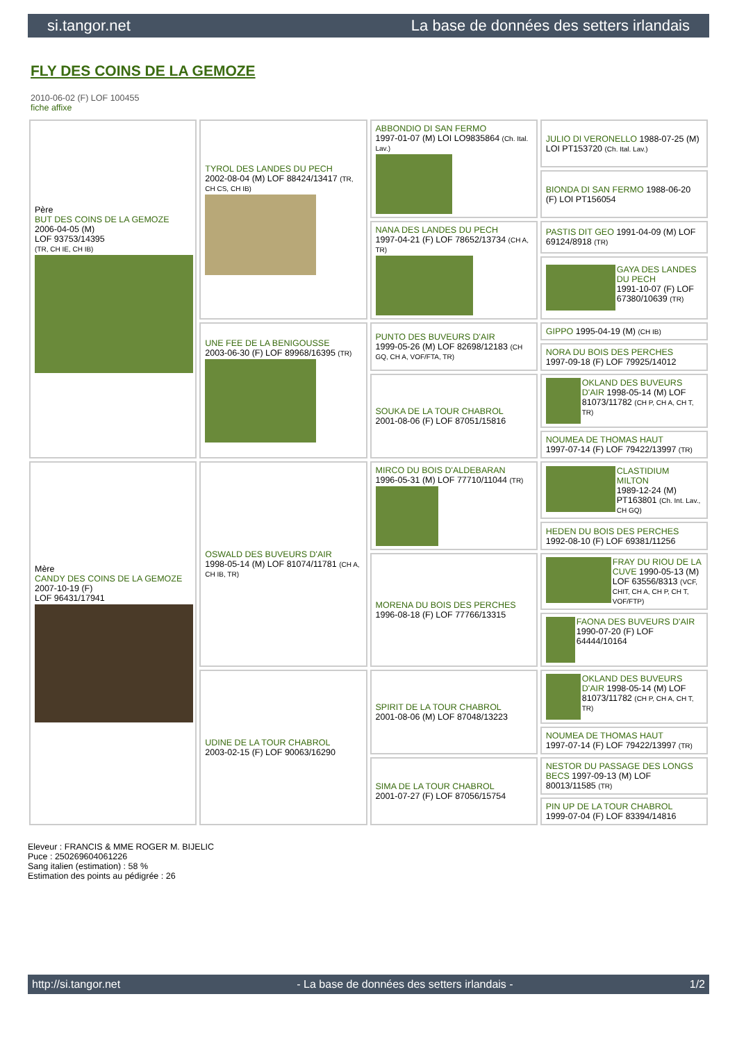si.tangor.net La base de données des setters irlandais
FLY DES COINS DE LA GEMOZE
2010-06-02 (F) LOF 100455
fiche affixe
| Père BUT DES COINS DE LA GEMOZE 2006-04-05 (M) LOF 93753/14395 (TR, CH IE, CH IB) | TYROL DES LANDES DU PECH 2002-08-04 (M) LOF 88424/13417 (TR, CH CS, CH IB) | ABBONDIO DI SAN FERMO 1997-01-07 (M) LOI LO9835864 (Ch. Ital. Lav.) | JULIO DI VERONELLO 1988-07-25 (M) LOI PT153720 (Ch. Ital. Lav.) |
| | | | BIONDA DI SAN FERMO 1988-06-20 (F) LOI PT156054 |
| | | NANA DES LANDES DU PECH 1997-04-21 (F) LOF 78652/13734 (CH A, TR) | PASTIS DIT GEO 1991-04-09 (M) LOF 69124/8918 (TR) |
| | | | GAYA DES LANDES DU PECH 1991-10-07 (F) LOF 67380/10639 (TR) |
| | UNE FEE DE LA BENIGOUSSE 2003-06-30 (F) LOF 89968/16395 (TR) | PUNTO DES BUVEURS D'AIR 1999-05-26 (M) LOF 82698/12183 (CH GQ, CH A, VOF/FTA, TR) | GIPPO 1995-04-19 (M) (CH IB) |
| | | | NORA DU BOIS DES PERCHES 1997-09-18 (F) LOF 79925/14012 |
| | | SOUKA DE LA TOUR CHABROL 2001-08-06 (F) LOF 87051/15816 | OKLAND DES BUVEURS D'AIR 1998-05-14 (M) LOF 81073/11782 (CH P, CH A, CH T, TR) |
| | | | NOUMEA DE THOMAS HAUT 1997-07-14 (F) LOF 79422/13997 (TR) |
| Mère CANDY DES COINS DE LA GEMOZE 2007-10-19 (F) LOF 96431/17941 | OSWALD DES BUVEURS D'AIR 1998-05-14 (M) LOF 81074/11781 (CH A, CH IB, TR) | MIRCO DU BOIS D'ALDEBARAN 1996-05-31 (M) LOF 77710/11044 (TR) | CLASTIDIUM MILTON 1989-12-24 (M) PT163801 (Ch. Int. Lav., CH GQ) |
| | | | HEDEN DU BOIS DES PERCHES 1992-08-10 (F) LOF 69381/11256 |
| | | MORENA DU BOIS DES PERCHES 1996-08-18 (F) LOF 77766/13315 | FRAY DU RIOU DE LA CUVE 1990-05-13 (M) LOF 63556/8313 (VCF, CHIT, CH A, CH P, CH T, VOF/FTP) |
| | | | FAONA DES BUVEURS D'AIR 1990-07-20 (F) LOF 64444/10164 |
| | UDINE DE LA TOUR CHABROL 2003-02-15 (F) LOF 90063/16290 | SPIRIT DE LA TOUR CHABROL 2001-08-06 (M) LOF 87048/13223 | OKLAND DES BUVEURS D'AIR 1998-05-14 (M) LOF 81073/11782 (CH P, CH A, CH T, TR) |
| | | | NOUMEA DE THOMAS HAUT 1997-07-14 (F) LOF 79422/13997 (TR) |
| | | SIMA DE LA TOUR CHABROL 2001-07-27 (F) LOF 87056/15754 | NESTOR DU PASSAGE DES LONGS BECS 1997-09-13 (M) LOF 80013/11585 (TR) |
| | | | PIN UP DE LA TOUR CHABROL 1999-07-04 (F) LOF 83394/14816 |
Eleveur : FRANCIS & MME ROGER M. BIJELIC
Puce : 250269604061226
Sang italien (estimation) : 58 %
Estimation des points au pédigrée : 26
http://si.tangor.net - La base de données des setters irlandais - 1/2